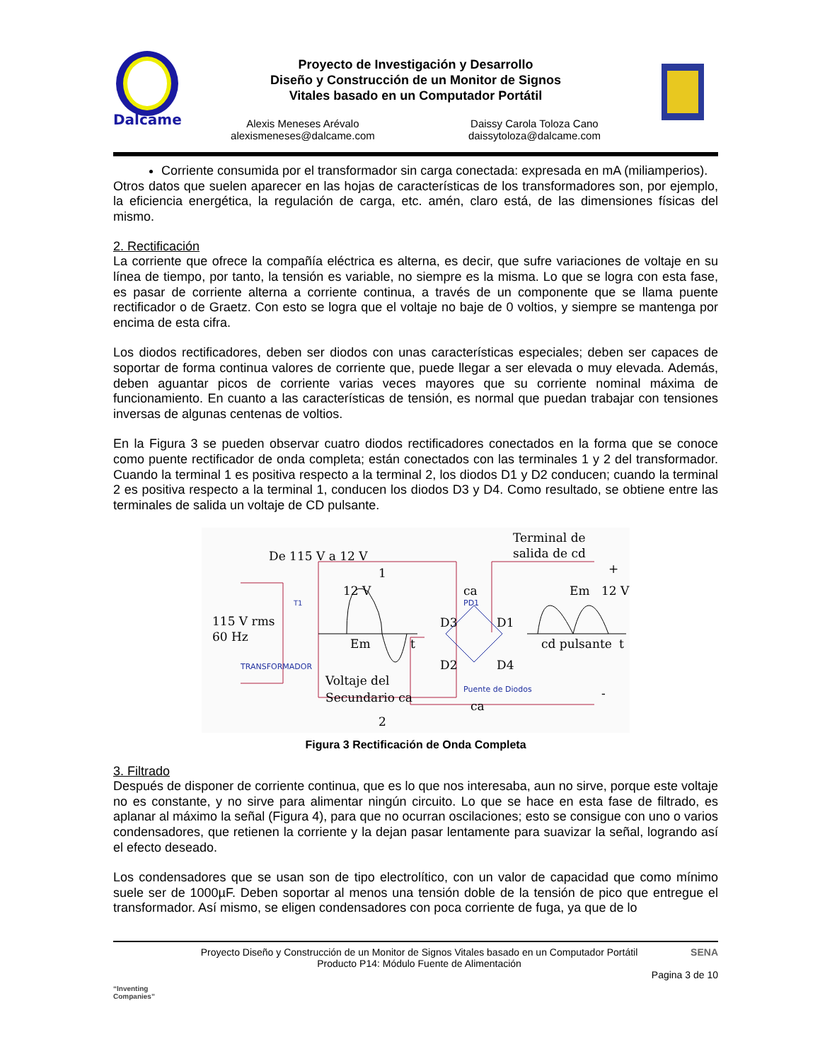Dalcame
Proyecto de Investigación y Desarrollo
Diseño y Construcción de un Monitor de Signos
Vitales basado en un Computador Portátil
Alexis Meneses Arévalo
alexismeneses@dalcame.com
Daissy Carola Toloza Cano
daissytoloza@dalcame.com
Corriente consumida por el transformador sin carga conectada: expresada en mA (miliamperios).
Otros datos que suelen aparecer en las hojas de características de los transformadores son, por ejemplo, la eficiencia energética, la regulación de carga, etc. amén, claro está, de las dimensiones físicas del mismo.
2. Rectificación
La corriente que ofrece la compañía eléctrica es alterna, es decir, que sufre variaciones de voltaje en su línea de tiempo, por tanto, la tensión es variable, no siempre es la misma. Lo que se logra con esta fase, es pasar de corriente alterna a corriente continua, a través de un componente que se llama puente rectificador o de Graetz. Con esto se logra que el voltaje no baje de 0 voltios, y siempre se mantenga por encima de esta cifra.
Los diodos rectificadores, deben ser diodos con unas características especiales; deben ser capaces de soportar de forma continua valores de corriente que, puede llegar a ser elevada o muy elevada. Además, deben aguantar picos de corriente varias veces mayores que su corriente nominal máxima de funcionamiento. En cuanto a las características de tensión, es normal que puedan trabajar con tensiones inversas de algunas centenas de voltios.
En la Figura 3 se pueden observar cuatro diodos rectificadores conectados en la forma que se conoce como puente rectificador de onda completa; están conectados con las terminales 1 y 2 del transformador. Cuando la terminal 1 es positiva respecto a la terminal 2, los diodos D1 y D2 conducen; cuando la terminal 2 es positiva respecto a la terminal 1, conducen los diodos D3 y D4. Como resultado, se obtiene entre las terminales de salida un voltaje de CD pulsante.
De 115 V a 12 V
1
2
Terminal de
salida de cd
+
-
115 V rms
60 Hz
T1
TRANSFORMADOR
12 V
Em
t
Voltaje del
Secundario ca
ca
PD1
D3
D1
D2
D4
Puente de Diodos
ca
Em
12 V
cd pulsante
t
Figura 3 Rectificación de Onda Completa
3. Filtrado
Después de disponer de corriente continua, que es lo que nos interesaba, aun no sirve, porque este voltaje no es constante, y no sirve para alimentar ningún circuito. Lo que se hace en esta fase de filtrado, es aplanar al máximo la señal (Figura 4), para que no ocurran oscilaciones; esto se consigue con uno o varios condensadores, que retienen la corriente y la dejan pasar lentamente para suavizar la señal, logrando así el efecto deseado.
Los condensadores que se usan son de tipo electrolítico, con un valor de capacidad que como mínimo suele ser de 1000µF. Deben soportar al menos una tensión doble de la tensión de pico que entregue el transformador. Así mismo, se eligen condensadores con poca corriente de fuga, ya que de lo
“Inventing Companies”
Proyecto Diseño y Construcción de un Monitor de Signos Vitales basado en un Computador Portátil
Producto P14: Módulo Fuente de Alimentación
SENA
Pagina 3 de 10